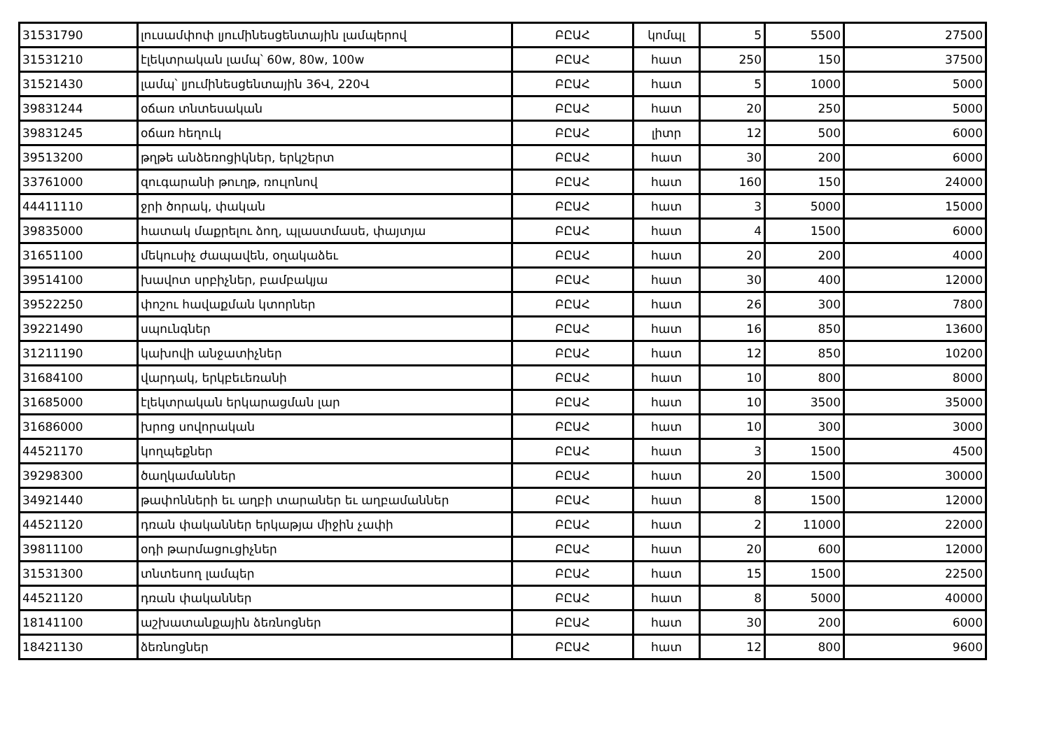| 31531790 | լուսամփոփ լյումինեսցենտային լամպերով | ԲԸԱՀ | կոմպլ | 5 | 5500 | 27500 |
| 31531210 | էլեկտրական լամպ՝ 60w, 80w, 100w | ԲԸԱՀ | հատ | 250 | 150 | 37500 |
| 31521430 | լամպ՝ լյումինեսցենտային 36Վ, 220Վ | ԲԸԱՀ | հատ | 5 | 1000 | 5000 |
| 39831244 | օճառ տնտեսական | ԲԸԱՀ | հատ | 20 | 250 | 5000 |
| 39831245 | օճառ հեղուկ | ԲԸԱՀ | լիտր | 12 | 500 | 6000 |
| 39513200 | թղթե անձեռոցիկներ, երկշերտ | ԲԸԱՀ | հատ | 30 | 200 | 6000 |
| 33761000 | զուգարանի թուղթ, ռուլոնով | ԲԸԱՀ | հատ | 160 | 150 | 24000 |
| 44411110 | ջրի ծորակ, փական | ԲԸԱՀ | հատ | 3 | 5000 | 15000 |
| 39835000 | հատակ մաքրելու ձող, պլաստմասե, փայտյա | ԲԸԱՀ | հատ | 4 | 1500 | 6000 |
| 31651100 | մեկուսիչ ժապավեն, օղակաձեւ | ԲԸԱՀ | հատ | 20 | 200 | 4000 |
| 39514100 | խավոտ սրբիչներ, բամբակյա | ԲԸԱՀ | հատ | 30 | 400 | 12000 |
| 39522250 | փոշու հավաքման կտորներ | ԲԸԱՀ | հատ | 26 | 300 | 7800 |
| 39221490 | սպունգներ | ԲԸԱՀ | հատ | 16 | 850 | 13600 |
| 31211190 | կախովի անջատիչներ | ԲԸԱՀ | հատ | 12 | 850 | 10200 |
| 31684100 | վարդակ, երկբեւեռանի | ԲԸԱՀ | հատ | 10 | 800 | 8000 |
| 31685000 | էլեկտրական երկարացման լար | ԲԸԱՀ | հատ | 10 | 3500 | 35000 |
| 31686000 | խրոց սովորական | ԲԸԱՀ | հատ | 10 | 300 | 3000 |
| 44521170 | կողպեքներ | ԲԸԱՀ | հատ | 3 | 1500 | 4500 |
| 39298300 | ծաղկամաններ | ԲԸԱՀ | հատ | 20 | 1500 | 30000 |
| 34921440 | թափոնների եւ աղբի տարաներ եւ աղբամաններ | ԲԸԱՀ | հատ | 8 | 1500 | 12000 |
| 44521120 | դռան փականներ երկաթյա միջին չափի | ԲԸԱՀ | հատ | 2 | 11000 | 22000 |
| 39811100 | օդի թարմացուցիչներ | ԲԸԱՀ | հատ | 20 | 600 | 12000 |
| 31531300 | տնտեսող լամպեր | ԲԸԱՀ | հատ | 15 | 1500 | 22500 |
| 44521120 | դռան փականներ | ԲԸԱՀ | հատ | 8 | 5000 | 40000 |
| 18141100 | աշխատանքային ձեռնոցներ | ԲԸԱՀ | հատ | 30 | 200 | 6000 |
| 18421130 | ձեռնոցներ | ԲԸԱՀ | հատ | 12 | 800 | 9600 |